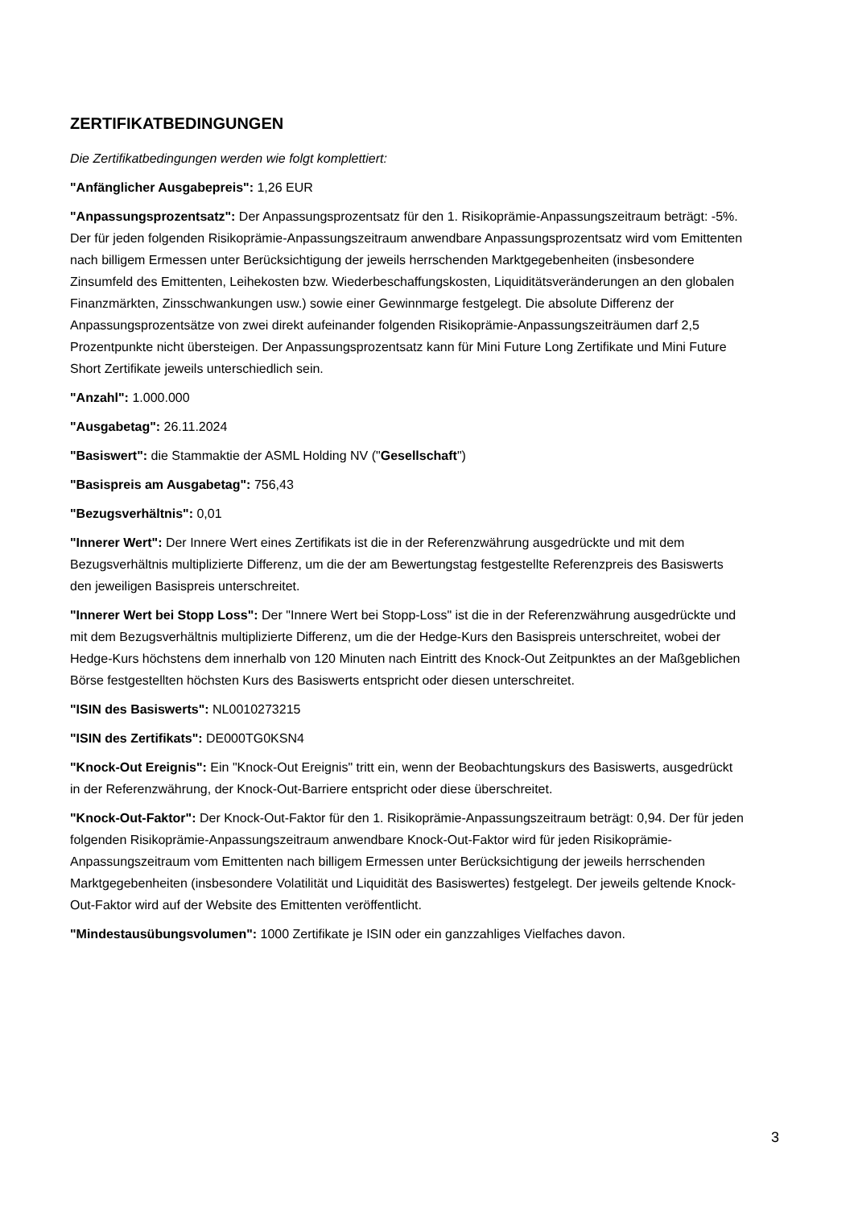ZERTIFIKATBEDINGUNGEN
Die Zertifikatbedingungen werden wie folgt komplettiert:
"Anfänglicher Ausgabepreis": 1,26 EUR
"Anpassungsprozentsatz": Der Anpassungsprozentsatz für den 1. Risikoprämie-Anpassungszeitraum beträgt: -5%. Der für jeden folgenden Risikoprämie-Anpassungszeitraum anwendbare Anpassungsprozentsatz wird vom Emittenten nach billigem Ermessen unter Berücksichtigung der jeweils herrschenden Marktgegebenheiten (insbesondere Zinsumfeld des Emittenten, Leihekosten bzw. Wiederbeschaffungskosten, Liquiditätsveränderungen an den globalen Finanzmärkten, Zinsschwankungen usw.) sowie einer Gewinnmarge festgelegt. Die absolute Differenz der Anpassungsprozentsätze von zwei direkt aufeinander folgenden Risikoprämie-Anpassungszeiträumen darf 2,5 Prozentpunkte nicht übersteigen. Der Anpassungsprozentsatz kann für Mini Future Long Zertifikate und Mini Future Short Zertifikate jeweils unterschiedlich sein.
"Anzahl": 1.000.000
"Ausgabetag": 26.11.2024
"Basiswert": die Stammaktie der ASML Holding NV ("Gesellschaft")
"Basispreis am Ausgabetag": 756,43
"Bezugsverhältnis": 0,01
"Innerer Wert": Der Innere Wert eines Zertifikats ist die in der Referenzwährung ausgedrückte und mit dem Bezugsverhältnis multiplizierte Differenz, um die der am Bewertungstag festgestellte Referenzpreis des Basiswerts den jeweiligen Basispreis unterschreitet.
"Innerer Wert bei Stopp Loss": Der "Innere Wert bei Stopp-Loss" ist die in der Referenzwährung ausgedrückte und mit dem Bezugsverhältnis multiplizierte Differenz, um die der Hedge-Kurs den Basispreis unterschreitet, wobei der Hedge-Kurs höchstens dem innerhalb von 120 Minuten nach Eintritt des Knock-Out Zeitpunktes an der Maßgeblichen Börse festgestellten höchsten Kurs des Basiswerts entspricht oder diesen unterschreitet.
"ISIN des Basiswerts": NL0010273215
"ISIN des Zertifikats": DE000TG0KSN4
"Knock-Out Ereignis": Ein "Knock-Out Ereignis" tritt ein, wenn der Beobachtungskurs des Basiswerts, ausgedrückt in der Referenzwährung, der Knock-Out-Barriere entspricht oder diese überschreitet.
"Knock-Out-Faktor": Der Knock-Out-Faktor für den 1. Risikoprämie-Anpassungszeitraum beträgt: 0,94. Der für jeden folgenden Risikoprämie-Anpassungszeitraum anwendbare Knock-Out-Faktor wird für jeden Risikoprämie-Anpassungszeitraum vom Emittenten nach billigem Ermessen unter Berücksichtigung der jeweils herrschenden Marktgegebenheiten (insbesondere Volatilität und Liquidität des Basiswertes) festgelegt. Der jeweils geltende Knock-Out-Faktor wird auf der Website des Emittenten veröffentlicht.
"Mindestausübungsvolumen": 1000 Zertifikate je ISIN oder ein ganzzahliges Vielfaches davon.
3